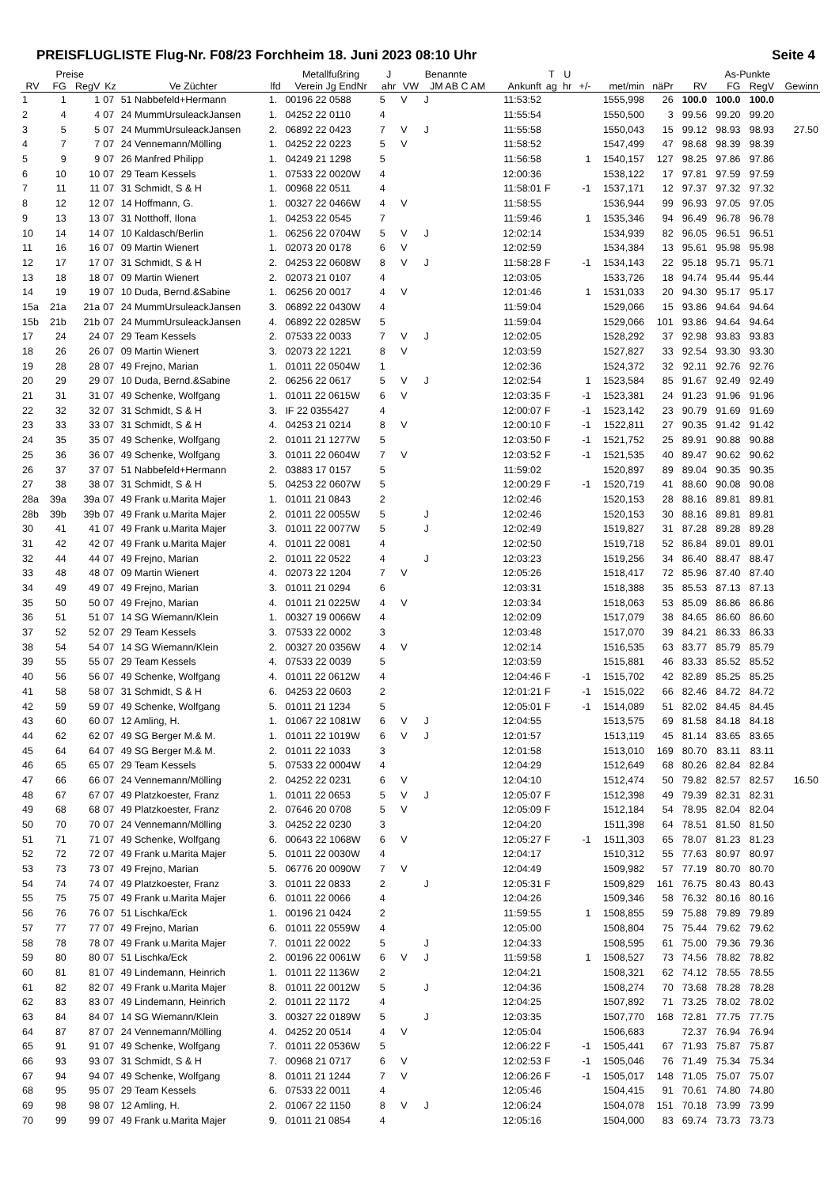PREISFLUGLISTE Flug-Nr. F08/23 Forchheim 18. Juni 2023 08:10 Uhr Seite 4
| Preise | | | | | | Metallfußring | J | Benannte | | | T | U | | | | As-Punkte | | | |
| --- | --- | --- | --- | --- | --- | --- | --- | --- | --- | --- | --- | --- | --- | --- | --- | --- | --- | --- | --- |
| RV | FG | RegV | Kz | Ve Züchter | lfd | Verein Jg EndNr | ahr | VW | JM AB C AM | Ankunft | ag | hr | +/- | met/min | näPr | RV | FG | RegV | Gewinn |
| 1 | 1 | 1 | 07 | 51 Nabbefeld+Hermann | 1. | 00196 22 0588 | 5 | V | J | 11:53:52 | | | | 1555,998 | 26 | 100.0 | 100.0 | 100.0 | |
| 2 | 4 | 4 | 07 | 24 MummUrsuleackJansen | 1. | 04252 22 0110 | 4 | | | 11:55:54 | | | | 1550,500 | 3 | 99.56 | 99.20 | 99.20 | |
| 3 | 5 | 5 | 07 | 24 MummUrsuleackJansen | 2. | 06892 22 0423 | 7 | V | J | 11:55:58 | | | | 1550,043 | 15 | 99.12 | 98.93 | 98.93 | 27.50 |
| 4 | 7 | 7 | 07 | 24 Vennemann/Mölling | 1. | 04252 22 0223 | 5 | V | | 11:58:52 | | | | 1547,499 | 47 | 98.68 | 98.39 | 98.39 | |
| 5 | 9 | 9 | 07 | 26 Manfred Philipp | 1. | 04249 21 1298 | 5 | | | 11:56:58 | | | 1 | 1540,157 | 127 | 98.25 | 97.86 | 97.86 | |
| 6 | 10 | 10 | 07 | 29 Team Kessels | 1. | 07533 22 0020W | 4 | | | 12:00:36 | | | | 1538,122 | 17 | 97.81 | 97.59 | 97.59 | |
| 7 | 11 | 11 | 07 | 31 Schmidt, S & H | 1. | 00968 22 0511 | 4 | | | 11:58:01 | F | | -1 | 1537,171 | 12 | 97.37 | 97.32 | 97.32 | |
| 8 | 12 | 12 | 07 | 14 Hoffmann, G. | 1. | 00327 22 0466W | 4 | V | | 11:58:55 | | | | 1536,944 | 99 | 96.93 | 97.05 | 97.05 | |
| 9 | 13 | 13 | 07 | 31 Notthoff, Ilona | 1. | 04253 22 0545 | 7 | | | 11:59:46 | | | 1 | 1535,346 | 94 | 96.49 | 96.78 | 96.78 | |
| 10 | 14 | 14 | 07 | 10 Kaldasch/Berlin | 1. | 06256 22 0704W | 5 | V | J | 12:02:14 | | | | 1534,939 | 82 | 96.05 | 96.51 | 96.51 | |
| 11 | 16 | 16 | 07 | 09 Martin Wienert | 1. | 02073 20 0178 | 6 | V | | 12:02:59 | | | | 1534,384 | 13 | 95.61 | 95.98 | 95.98 | |
| 12 | 17 | 17 | 07 | 31 Schmidt, S & H | 2. | 04253 22 0608W | 8 | V | J | 11:58:28 | F | | -1 | 1534,143 | 22 | 95.18 | 95.71 | 95.71 | |
| 13 | 18 | 18 | 07 | 09 Martin Wienert | 2. | 02073 21 0107 | 4 | | | 12:03:05 | | | | 1533,726 | 18 | 94.74 | 95.44 | 95.44 | |
| 14 | 19 | 19 | 07 | 10 Duda, Bernd.&Sabine | 1. | 06256 20 0017 | 4 | V | | 12:01:46 | | | 1 | 1531,033 | 20 | 94.30 | 95.17 | 95.17 | |
| 15a | 21a | 21a | 07 | 24 MummUrsuleackJansen | 3. | 06892 22 0430W | 4 | | | 11:59:04 | | | | 1529,066 | 15 | 93.86 | 94.64 | 94.64 | |
| 15b | 21b | 21b | 07 | 24 MummUrsuleackJansen | 4. | 06892 22 0285W | 5 | | | 11:59:04 | | | | 1529,066 | 101 | 93.86 | 94.64 | 94.64 | |
| 17 | 24 | 24 | 07 | 29 Team Kessels | 2. | 07533 22 0033 | 7 | V | J | 12:02:05 | | | | 1528,292 | 37 | 92.98 | 93.83 | 93.83 | |
| 18 | 26 | 26 | 07 | 09 Martin Wienert | 3. | 02073 22 1221 | 8 | V | | 12:03:59 | | | | 1527,827 | 33 | 92.54 | 93.30 | 93.30 | |
| 19 | 28 | 28 | 07 | 49 Frejno, Marian | 1. | 01011 22 0504W | 1 | | | 12:02:36 | | | | 1524,372 | 32 | 92.11 | 92.76 | 92.76 | |
| 20 | 29 | 29 | 07 | 10 Duda, Bernd.&Sabine | 2. | 06256 22 0617 | 5 | V | J | 12:02:54 | | | 1 | 1523,584 | 85 | 91.67 | 92.49 | 92.49 | |
| 21 | 31 | 31 | 07 | 49 Schenke, Wolfgang | 1. | 01011 22 0615W | 6 | V | | 12:03:35 | F | | -1 | 1523,381 | 24 | 91.23 | 91.96 | 91.96 | |
| 22 | 32 | 32 | 07 | 31 Schmidt, S & H | 3. | IF 22 0355427 | 4 | | | 12:00:07 | F | | -1 | 1523,142 | 23 | 90.79 | 91.69 | 91.69 | |
| 23 | 33 | 33 | 07 | 31 Schmidt, S & H | 4. | 04253 21 0214 | 8 | V | | 12:00:10 | F | | -1 | 1522,811 | 27 | 90.35 | 91.42 | 91.42 | |
| 24 | 35 | 35 | 07 | 49 Schenke, Wolfgang | 2. | 01011 21 1277W | 5 | | | 12:03:50 | F | | -1 | 1521,752 | 25 | 89.91 | 90.88 | 90.88 | |
| 25 | 36 | 36 | 07 | 49 Schenke, Wolfgang | 3. | 01011 22 0604W | 7 | V | | 12:03:52 | F | | -1 | 1521,535 | 40 | 89.47 | 90.62 | 90.62 | |
| 26 | 37 | 37 | 07 | 51 Nabbefeld+Hermann | 2. | 03883 17 0157 | 5 | | | 11:59:02 | | | | 1520,897 | 89 | 89.04 | 90.35 | 90.35 | |
| 27 | 38 | 38 | 07 | 31 Schmidt, S & H | 5. | 04253 22 0607W | 5 | | | 12:00:29 | F | | -1 | 1520,719 | 41 | 88.60 | 90.08 | 90.08 | |
| 28a | 39a | 39a | 07 | 49 Frank u.Marita Majer | 1. | 01011 21 0843 | 2 | | | 12:02:46 | | | | 1520,153 | 28 | 88.16 | 89.81 | 89.81 | |
| 28b | 39b | 39b | 07 | 49 Frank u.Marita Majer | 2. | 01011 22 0055W | 5 | | J | 12:02:46 | | | | 1520,153 | 30 | 88.16 | 89.81 | 89.81 | |
| 30 | 41 | 41 | 07 | 49 Frank u.Marita Majer | 3. | 01011 22 0077W | 5 | | J | 12:02:49 | | | | 1519,827 | 31 | 87.28 | 89.28 | 89.28 | |
| 31 | 42 | 42 | 07 | 49 Frank u.Marita Majer | 4. | 01011 22 0081 | 4 | | | 12:02:50 | | | | 1519,718 | 52 | 86.84 | 89.01 | 89.01 | |
| 32 | 44 | 44 | 07 | 49 Frejno, Marian | 2. | 01011 22 0522 | 4 | | J | 12:03:23 | | | | 1519,256 | 34 | 86.40 | 88.47 | 88.47 | |
| 33 | 48 | 48 | 07 | 09 Martin Wienert | 4. | 02073 22 1204 | 7 | V | | 12:05:26 | | | | 1518,417 | 72 | 85.96 | 87.40 | 87.40 | |
| 34 | 49 | 49 | 07 | 49 Frejno, Marian | 3. | 01011 21 0294 | 6 | | | 12:03:31 | | | | 1518,388 | 35 | 85.53 | 87.13 | 87.13 | |
| 35 | 50 | 50 | 07 | 49 Frejno, Marian | 4. | 01011 21 0225W | 4 | V | | 12:03:34 | | | | 1518,063 | 53 | 85.09 | 86.86 | 86.86 | |
| 36 | 51 | 51 | 07 | 14 SG Wiemann/Klein | 1. | 00327 19 0066W | 4 | | | 12:02:09 | | | | 1517,079 | 38 | 84.65 | 86.60 | 86.60 | |
| 37 | 52 | 52 | 07 | 29 Team Kessels | 3. | 07533 22 0002 | 3 | | | 12:03:48 | | | | 1517,070 | 39 | 84.21 | 86.33 | 86.33 | |
| 38 | 54 | 54 | 07 | 14 SG Wiemann/Klein | 2. | 00327 20 0356W | 4 | V | | 12:02:14 | | | | 1516,535 | 63 | 83.77 | 85.79 | 85.79 | |
| 39 | 55 | 55 | 07 | 29 Team Kessels | 4. | 07533 22 0039 | 5 | | | 12:03:59 | | | | 1515,881 | 46 | 83.33 | 85.52 | 85.52 | |
| 40 | 56 | 56 | 07 | 49 Schenke, Wolfgang | 4. | 01011 22 0612W | 4 | | | 12:04:46 | F | | -1 | 1515,702 | 42 | 82.89 | 85.25 | 85.25 | |
| 41 | 58 | 58 | 07 | 31 Schmidt, S & H | 6. | 04253 22 0603 | 2 | | | 12:01:21 | F | | -1 | 1515,022 | 66 | 82.46 | 84.72 | 84.72 | |
| 42 | 59 | 59 | 07 | 49 Schenke, Wolfgang | 5. | 01011 21 1234 | 5 | | | 12:05:01 | F | | -1 | 1514,089 | 51 | 82.02 | 84.45 | 84.45 | |
| 43 | 60 | 60 | 07 | 12 Amling, H. | 1. | 01067 22 1081W | 6 | V | J | 12:04:55 | | | | 1513,575 | 69 | 81.58 | 84.18 | 84.18 | |
| 44 | 62 | 62 | 07 | 49 SG Berger M.& M. | 1. | 01011 22 1019W | 6 | V | J | 12:01:57 | | | | 1513,119 | 45 | 81.14 | 83.65 | 83.65 | |
| 45 | 64 | 64 | 07 | 49 SG Berger M.& M. | 2. | 01011 22 1033 | 3 | | | 12:01:58 | | | | 1513,010 | 169 | 80.70 | 83.11 | 83.11 | |
| 46 | 65 | 65 | 07 | 29 Team Kessels | 5. | 07533 22 0004W | 4 | | | 12:04:29 | | | | 1512,649 | 68 | 80.26 | 82.84 | 82.84 | |
| 47 | 66 | 66 | 07 | 24 Vennemann/Mölling | 2. | 04252 22 0231 | 6 | V | | 12:04:10 | | | | 1512,474 | 50 | 79.82 | 82.57 | 82.57 | 16.50 |
| 48 | 67 | 67 | 07 | 49 Platzkoester, Franz | 1. | 01011 22 0653 | 5 | V | J | 12:05:07 | F | | | 1512,398 | 49 | 79.39 | 82.31 | 82.31 | |
| 49 | 68 | 68 | 07 | 49 Platzkoester, Franz | 2. | 07646 20 0708 | 5 | V | | 12:05:09 | F | | | 1512,184 | 54 | 78.95 | 82.04 | 82.04 | |
| 50 | 70 | 70 | 07 | 24 Vennemann/Mölling | 3. | 04252 22 0230 | 3 | | | 12:04:20 | | | | 1511,398 | 64 | 78.51 | 81.50 | 81.50 | |
| 51 | 71 | 71 | 07 | 49 Schenke, Wolfgang | 6. | 00643 22 1068W | 6 | V | | 12:05:27 | F | | -1 | 1511,303 | 65 | 78.07 | 81.23 | 81.23 | |
| 52 | 72 | 72 | 07 | 49 Frank u.Marita Majer | 5. | 01011 22 0030W | 4 | | | 12:04:17 | | | | 1510,312 | 55 | 77.63 | 80.97 | 80.97 | |
| 53 | 73 | 73 | 07 | 49 Frejno, Marian | 5. | 06776 20 0090W | 7 | V | | 12:04:49 | | | | 1509,982 | 57 | 77.19 | 80.70 | 80.70 | |
| 54 | 74 | 74 | 07 | 49 Platzkoester, Franz | 3. | 01011 22 0833 | 2 | | J | 12:05:31 | F | | | 1509,829 | 161 | 76.75 | 80.43 | 80.43 | |
| 55 | 75 | 75 | 07 | 49 Frank u.Marita Majer | 6. | 01011 22 0066 | 4 | | | 12:04:26 | | | | 1509,346 | 58 | 76.32 | 80.16 | 80.16 | |
| 56 | 76 | 76 | 07 | 51 Lischka/Eck | 1. | 00196 21 0424 | 2 | | | 11:59:55 | | | 1 | 1508,855 | 59 | 75.88 | 79.89 | 79.89 | |
| 57 | 77 | 77 | 07 | 49 Frejno, Marian | 6. | 01011 22 0559W | 4 | | | 12:05:00 | | | | 1508,804 | 75 | 75.44 | 79.62 | 79.62 | |
| 58 | 78 | 78 | 07 | 49 Frank u.Marita Majer | 7. | 01011 22 0022 | 5 | | J | 12:04:33 | | | | 1508,595 | 61 | 75.00 | 79.36 | 79.36 | |
| 59 | 80 | 80 | 07 | 51 Lischka/Eck | 2. | 00196 22 0061W | 6 | V | J | 11:59:58 | | | 1 | 1508,527 | 73 | 74.56 | 78.82 | 78.82 | |
| 60 | 81 | 81 | 07 | 49 Lindemann, Heinrich | 1. | 01011 22 1136W | 2 | | | 12:04:21 | | | | 1508,321 | 62 | 74.12 | 78.55 | 78.55 | |
| 61 | 82 | 82 | 07 | 49 Frank u.Marita Majer | 8. | 01011 22 0012W | 5 | | J | 12:04:36 | | | | 1508,274 | 70 | 73.68 | 78.28 | 78.28 | |
| 62 | 83 | 83 | 07 | 49 Lindemann, Heinrich | 2. | 01011 22 1172 | 4 | | | 12:04:25 | | | | 1507,892 | 71 | 73.25 | 78.02 | 78.02 | |
| 63 | 84 | 84 | 07 | 14 SG Wiemann/Klein | 3. | 00327 22 0189W | 5 | | J | 12:03:35 | | | | 1507,770 | 168 | 72.81 | 77.75 | 77.75 | |
| 64 | 87 | 87 | 07 | 24 Vennemann/Mölling | 4. | 04252 20 0514 | 4 | V | | 12:05:04 | | | | 1506,683 | | 72.37 | 76.94 | 76.94 | |
| 65 | 91 | 91 | 07 | 49 Schenke, Wolfgang | 7. | 01011 22 0536W | 5 | | | 12:06:22 | F | | -1 | 1505,441 | 67 | 71.93 | 75.87 | 75.87 | |
| 66 | 93 | 93 | 07 | 31 Schmidt, S & H | 7. | 00968 21 0717 | 6 | V | | 12:02:53 | F | | -1 | 1505,046 | 76 | 71.49 | 75.34 | 75.34 | |
| 67 | 94 | 94 | 07 | 49 Schenke, Wolfgang | 8. | 01011 21 1244 | 7 | V | | 12:06:26 | F | | -1 | 1505,017 | 148 | 71.05 | 75.07 | 75.07 | |
| 68 | 95 | 95 | 07 | 29 Team Kessels | 6. | 07533 22 0011 | 4 | | | 12:05:46 | | | | 1504,415 | 91 | 70.61 | 74.80 | 74.80 | |
| 69 | 98 | 98 | 07 | 12 Amling, H. | 2. | 01067 22 1150 | 8 | V | J | 12:06:24 | | | | 1504,078 | 151 | 70.18 | 73.99 | 73.99 | |
| 70 | 99 | 99 | 07 | 49 Frank u.Marita Majer | 9. | 01011 21 0854 | 4 | | | 12:05:16 | | | | 1504,000 | 83 | 69.74 | 73.73 | 73.73 | |